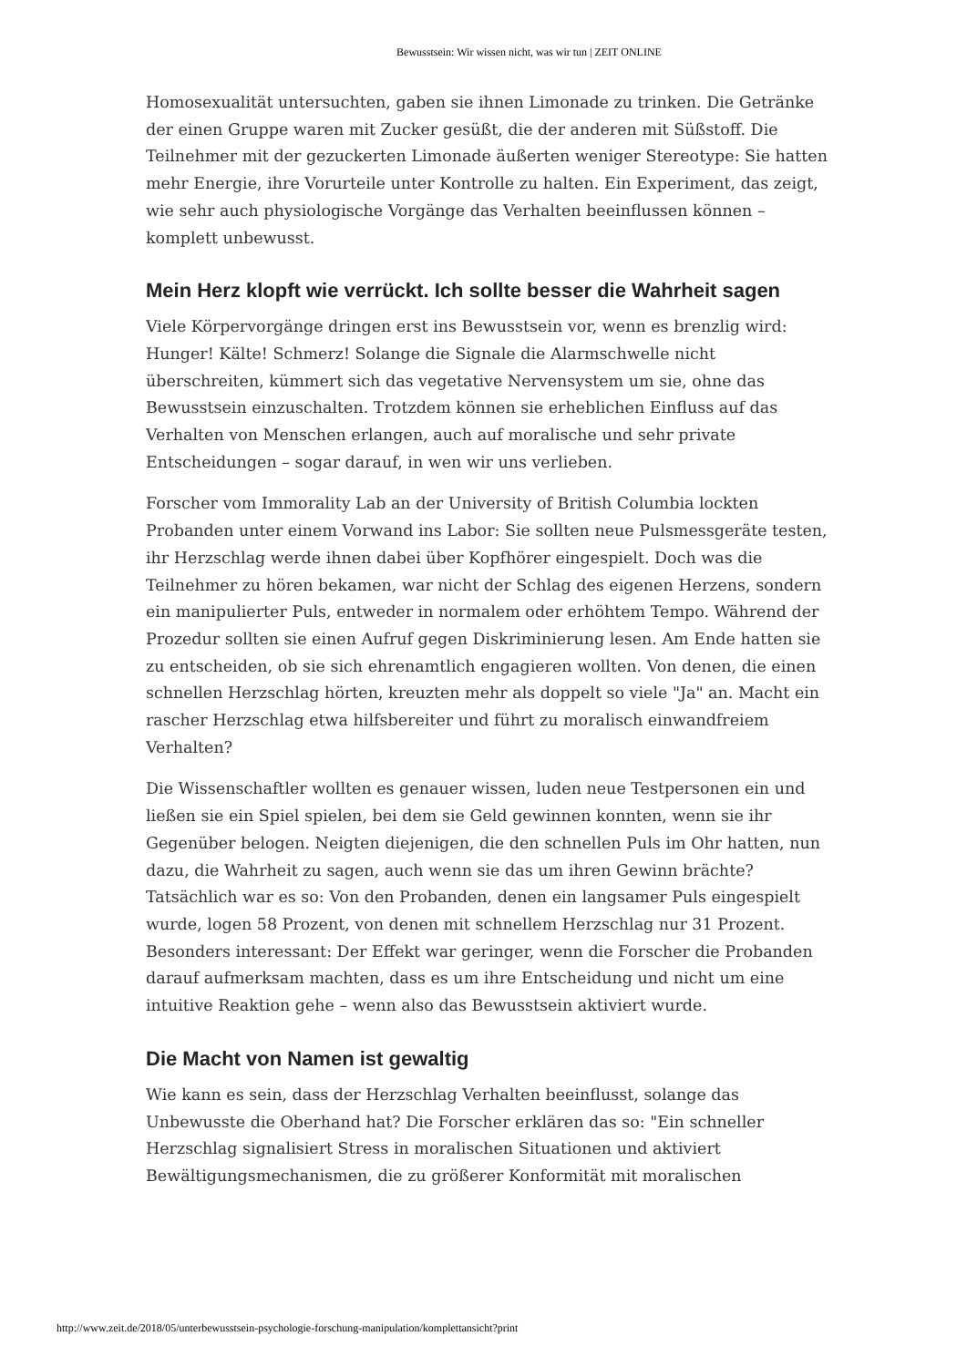Bewusstsein: Wir wissen nicht, was wir tun | ZEIT ONLINE
Homosexualität untersuchten, gaben sie ihnen Limonade zu trinken. Die Getränke der einen Gruppe waren mit Zucker gesüßt, die der anderen mit Süßstoff. Die Teilnehmer mit der gezuckerten Limonade äußerten weniger Stereotype: Sie hatten mehr Energie, ihre Vorurteile unter Kontrolle zu halten. Ein Experiment, das zeigt, wie sehr auch physiologische Vorgänge das Verhalten beeinflussen können – komplett unbewusst.
Mein Herz klopft wie verrückt. Ich sollte besser die Wahrheit sagen
Viele Körpervorgänge dringen erst ins Bewusstsein vor, wenn es brenzlig wird: Hunger! Kälte! Schmerz! Solange die Signale die Alarmschwelle nicht überschreiten, kümmert sich das vegetative Nervensystem um sie, ohne das Bewusstsein einzuschalten. Trotzdem können sie erheblichen Einfluss auf das Verhalten von Menschen erlangen, auch auf moralische und sehr private Entscheidungen – sogar darauf, in wen wir uns verlieben.
Forscher vom Immorality Lab an der University of British Columbia lockten Probanden unter einem Vorwand ins Labor: Sie sollten neue Pulsmessgeräte testen, ihr Herzschlag werde ihnen dabei über Kopfhörer eingespielt. Doch was die Teilnehmer zu hören bekamen, war nicht der Schlag des eigenen Herzens, sondern ein manipulierter Puls, entweder in normalem oder erhöhtem Tempo. Während der Prozedur sollten sie einen Aufruf gegen Diskriminierung lesen. Am Ende hatten sie zu entscheiden, ob sie sich ehrenamtlich engagieren wollten. Von denen, die einen schnellen Herzschlag hörten, kreuzten mehr als doppelt so viele "Ja" an. Macht ein rascher Herzschlag etwa hilfsbereiter und führt zu moralisch einwandfreiem Verhalten?
Die Wissenschaftler wollten es genauer wissen, luden neue Testpersonen ein und ließen sie ein Spiel spielen, bei dem sie Geld gewinnen konnten, wenn sie ihr Gegenüber belogen. Neigten diejenigen, die den schnellen Puls im Ohr hatten, nun dazu, die Wahrheit zu sagen, auch wenn sie das um ihren Gewinn brächte? Tatsächlich war es so: Von den Probanden, denen ein langsamer Puls eingespielt wurde, logen 58 Prozent, von denen mit schnellem Herzschlag nur 31 Prozent. Besonders interessant: Der Effekt war geringer, wenn die Forscher die Probanden darauf aufmerksam machten, dass es um ihre Entscheidung und nicht um eine intuitive Reaktion gehe – wenn also das Bewusstsein aktiviert wurde.
Die Macht von Namen ist gewaltig
Wie kann es sein, dass der Herzschlag Verhalten beeinflusst, solange das Unbewusste die Oberhand hat? Die Forscher erklären das so: "Ein schneller Herzschlag signalisiert Stress in moralischen Situationen und aktiviert Bewältigungsmechanismen, die zu größerer Konformität mit moralischen
http://www.zeit.de/2018/05/unterbewusstsein-psychologie-forschung-manipulation/komplettansicht?print